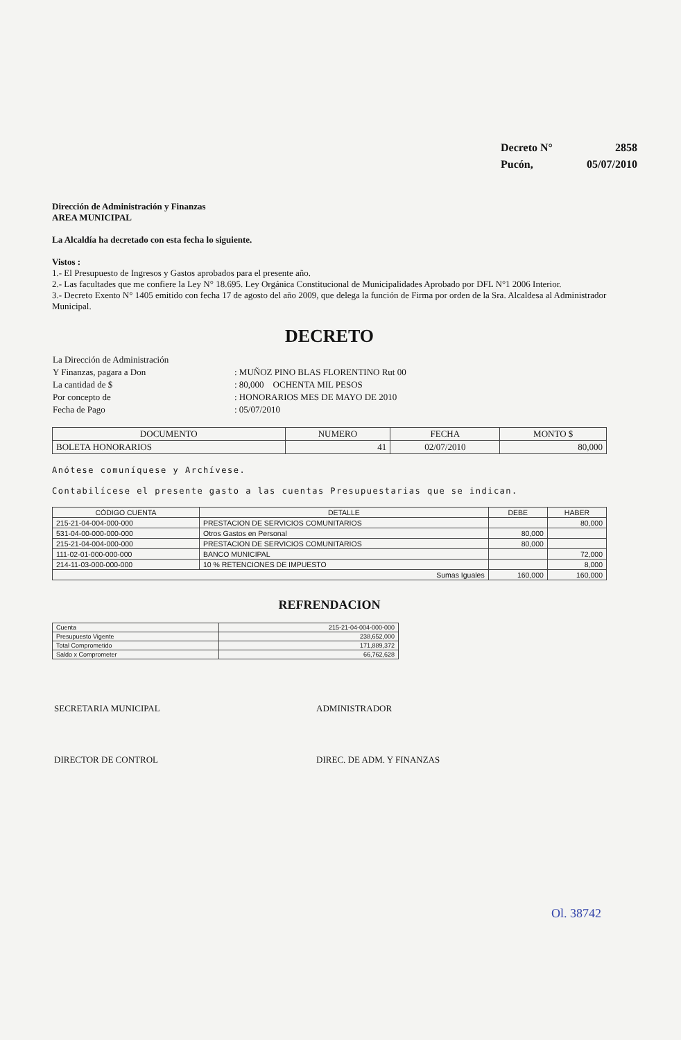| Decreto N° | 2858 |
| Pucón, | 05/07/2010 |
Dirección de Administración y Finanzas
AREA MUNICIPAL
La Alcaldía ha decretado con esta fecha lo siguiente.
Vistos :
1.- El Presupuesto de Ingresos y Gastos aprobados para el presente año.
2.- Las facultades que me confiere la Ley N° 18.695. Ley Orgánica Constitucional de Municipalidades Aprobado por DFL N°1 2006 Interior.
3.- Decreto Exento N° 1405 emitido con fecha 17 de agosto del año 2009, que delega la función de Firma por orden de la Sra. Alcaldesa al Administrador Municipal.
DECRETO
| La Dirección de Administración | |
| Y Finanzas, pagara a Don | : MUÑOZ PINO BLAS FLORENTINO Rut 00 |
| La cantidad de $ | : 80,000 OCHENTA MIL PESOS |
| Por concepto de | : HONORARIOS MES DE MAYO DE 2010 |
| Fecha de Pago | : 05/07/2010 |
| DOCUMENTO | NUMERO | FECHA | MONTO $ |
| --- | --- | --- | --- |
| BOLETA HONORARIOS | 41 | 02/07/2010 | 80,000 |
Anótese comuníquese y Archívese.
Contabilícese el presente gasto a las cuentas Presupuestarias que se indican.
| CÓDIGO CUENTA | DETALLE | DEBE | HABER |
| --- | --- | --- | --- |
| 215-21-04-004-000-000 | PRESTACION DE SERVICIOS COMUNITARIOS | | 80,000 |
| 531-04-00-000-000-000 | Otros Gastos en Personal | 80,000 | |
| 215-21-04-004-000-000 | PRESTACION DE SERVICIOS COMUNITARIOS | 80,000 | |
| 111-02-01-000-000-000 | BANCO MUNICIPAL | | 72,000 |
| 214-11-03-000-000-000 | 10 % RETENCIONES DE IMPUESTO | | 8,000 |
| Sumas Iguales | | 160,000 | 160,000 |
REFRENDACION
| Cuenta | 215-21-04-004-000-000 |
| Presupuesto Vigente | 238,652,000 |
| Total Comprometido | 171,889,372 |
| Saldo x Comprometer | 66,762,628 |
| SECRETARIA MUNICIPAL | ADMINISTRADOR |
| DIRECTOR DE CONTROL | DIREC. DE ADM. Y FINANZAS |
Ol. 38742